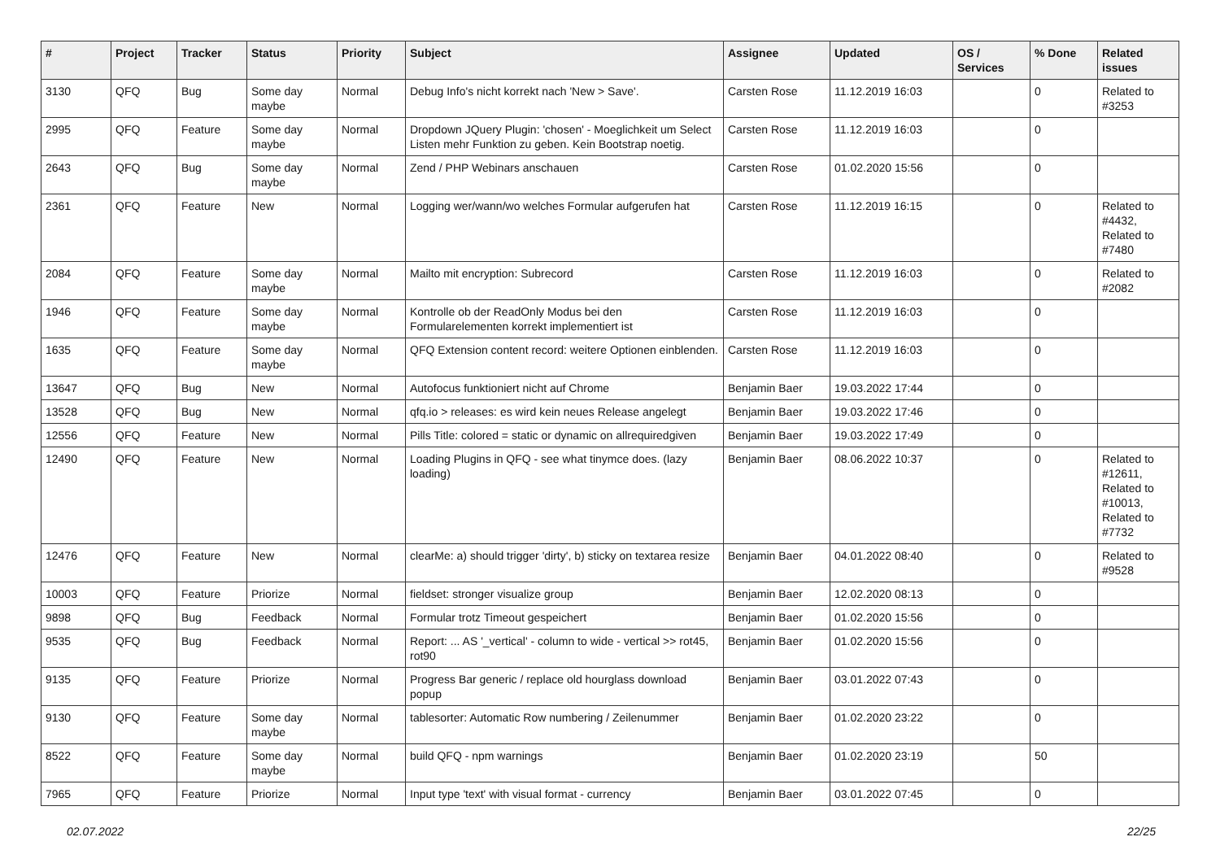| # | Project | Tracker | Status | Priority | Subject | Assignee | Updated | OS / Services | % Done | Related issues |
| --- | --- | --- | --- | --- | --- | --- | --- | --- | --- | --- |
| 3130 | QFQ | Bug | Some day maybe | Normal | Debug Info's nicht korrekt nach 'New > Save'. | Carsten Rose | 11.12.2019 16:03 | | 0 | Related to #3253 |
| 2995 | QFQ | Feature | Some day maybe | Normal | Dropdown JQuery Plugin: 'chosen' - Moeglichkeit um Select Listen mehr Funktion zu geben. Kein Bootstrap noetig. | Carsten Rose | 11.12.2019 16:03 | | 0 | |
| 2643 | QFQ | Bug | Some day maybe | Normal | Zend / PHP Webinars anschauen | Carsten Rose | 01.02.2020 15:56 | | 0 | |
| 2361 | QFQ | Feature | New | Normal | Logging wer/wann/wo welches Formular aufgerufen hat | Carsten Rose | 11.12.2019 16:15 | | 0 | Related to #4432, Related to #7480 |
| 2084 | QFQ | Feature | Some day maybe | Normal | Mailto mit encryption: Subrecord | Carsten Rose | 11.12.2019 16:03 | | 0 | Related to #2082 |
| 1946 | QFQ | Feature | Some day maybe | Normal | Kontrolle ob der ReadOnly Modus bei den Formularelementen korrekt implementiert ist | Carsten Rose | 11.12.2019 16:03 | | 0 | |
| 1635 | QFQ | Feature | Some day maybe | Normal | QFQ Extension content record: weitere Optionen einblenden. | Carsten Rose | 11.12.2019 16:03 | | 0 | |
| 13647 | QFQ | Bug | New | Normal | Autofocus funktioniert nicht auf Chrome | Benjamin Baer | 19.03.2022 17:44 | | 0 | |
| 13528 | QFQ | Bug | New | Normal | qfq.io > releases: es wird kein neues Release angelegt | Benjamin Baer | 19.03.2022 17:46 | | 0 | |
| 12556 | QFQ | Feature | New | Normal | Pills Title: colored = static or dynamic on allrequiredgiven | Benjamin Baer | 19.03.2022 17:49 | | 0 | |
| 12490 | QFQ | Feature | New | Normal | Loading Plugins in QFQ - see what tinymce does. (lazy loading) | Benjamin Baer | 08.06.2022 10:37 | | 0 | Related to #12611, Related to #10013, Related to #7732 |
| 12476 | QFQ | Feature | New | Normal | clearMe: a) should trigger 'dirty', b) sticky on textarea resize | Benjamin Baer | 04.01.2022 08:40 | | 0 | Related to #9528 |
| 10003 | QFQ | Feature | Priorize | Normal | fieldset: stronger visualize group | Benjamin Baer | 12.02.2020 08:13 | | 0 | |
| 9898 | QFQ | Bug | Feedback | Normal | Formular trotz Timeout gespeichert | Benjamin Baer | 01.02.2020 15:56 | | 0 | |
| 9535 | QFQ | Bug | Feedback | Normal | Report: ... AS '_vertical' - column to wide - vertical >> rot45, rot90 | Benjamin Baer | 01.02.2020 15:56 | | 0 | |
| 9135 | QFQ | Feature | Priorize | Normal | Progress Bar generic / replace old hourglass download popup | Benjamin Baer | 03.01.2022 07:43 | | 0 | |
| 9130 | QFQ | Feature | Some day maybe | Normal | tablesorter: Automatic Row numbering / Zeilenummer | Benjamin Baer | 01.02.2020 23:22 | | 0 | |
| 8522 | QFQ | Feature | Some day maybe | Normal | build QFQ - npm warnings | Benjamin Baer | 01.02.2020 23:19 | | 50 | |
| 7965 | QFQ | Feature | Priorize | Normal | Input type 'text' with visual format - currency | Benjamin Baer | 03.01.2022 07:45 | | 0 | |
02.07.2022 22/25